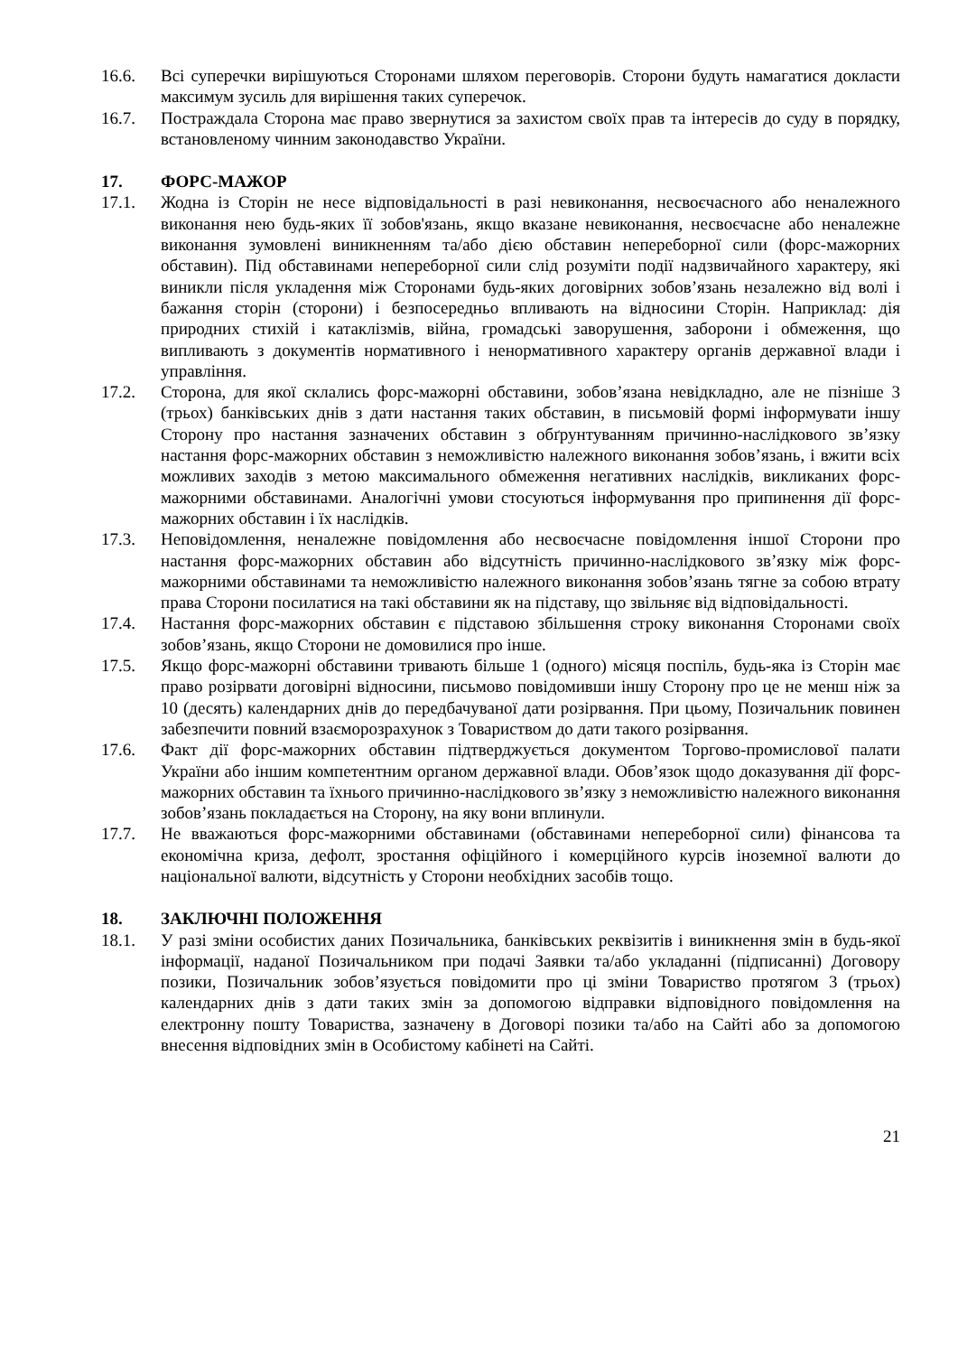16.6. Всі суперечки вирішуються Сторонами шляхом переговорів. Сторони будуть намагатися докласти максимум зусиль для вирішення таких суперечок.
16.7. Постраждала Сторона має право звернутися за захистом своїх прав та інтересів до суду в порядку, встановленому чинним законодавство України.
17. ФОРС-МАЖОР
17.1. Жодна із Сторін не несе відповідальності в разі невиконання, несвоєчасного або неналежного виконання нею будь-яких її зобов'язань, якщо вказане невиконання, несвоєчасне або неналежне виконання зумовлені виникненням та/або дією обставин непереборної сили (форс-мажорних обставин). Під обставинами непереборної сили слід розуміти події надзвичайного характеру, які виникли після укладення між Сторонами будь-яких договірних зобов’язань незалежно від волі і бажання сторін (сторони) і безпосередньо впливають на відносини Сторін. Наприклад: дія природних стихій і катаклізмів, війна, громадські заворушення, заборони і обмеження, що випливають з документів нормативного і ненормативного характеру органів державної влади і управління.
17.2. Сторона, для якої склались форс-мажорні обставини, зобов’язана невідкладно, але не пізніше 3 (трьох) банківських днів з дати настання таких обставин, в письмовій формі інформувати іншу Сторону про настання зазначених обставин з обґрунтуванням причинно-наслідкового зв’язку настання форс-мажорних обставин з неможливістю належного виконання зобов’язань, і вжити всіх можливих заходів з метою максимального обмеження негативних наслідків, викликаних форс-мажорними обставинами. Аналогічні умови стосуються інформування про припинення дії форс-мажорних обставин і їх наслідків.
17.3. Неповідомлення, неналежне повідомлення або несвоєчасне повідомлення іншої Сторони про настання форс-мажорних обставин або відсутність причинно-наслідкового зв’язку між форс-мажорними обставинами та неможливістю належного виконання зобов’язань тягне за собою втрату права Сторони посилатися на такі обставини як на підставу, що звільняє від відповідальності.
17.4. Настання форс-мажорних обставин є підставою збільшення строку виконання Сторонами своїх зобов’язань, якщо Сторони не домовилися про інше.
17.5. Якщо форс-мажорні обставини тривають більше 1 (одного) місяця поспіль, будь-яка із Сторін має право розірвати договірні відносини, письмово повідомивши іншу Сторону про це не менш ніж за 10 (десять) календарних днів до передбачуваної дати розірвання. При цьому, Позичальник повинен забезпечити повний взаєморозрахунок з Товариством до дати такого розірвання.
17.6. Факт дії форс-мажорних обставин підтверджується документом Торгово-промислової палати України або іншим компетентним органом державної влади. Обов’язок щодо доказування дії форс-мажорних обставин та їхнього причинно-наслідкового зв’язку з неможливістю належного виконання зобов’язань покладається на Сторону, на яку вони вплинули.
17.7. Не вважаються форс-мажорними обставинами (обставинами непереборної сили) фінансова та економічна криза, дефолт, зростання офіційного і комерційного курсів іноземної валюти до національної валюти, відсутність у Сторони необхідних засобів тощо.
18. ЗАКЛЮЧНІ ПОЛОЖЕННЯ
18.1. У разі зміни особистих даних Позичальника, банківських реквізитів і виникнення змін в будь-якої інформації, наданої Позичальником при подачі Заявки та/або укладанні (підписанні) Договору позики, Позичальник зобов’язується повідомити про ці зміни Товариство протягом 3 (трьох) календарних днів з дати таких змін за допомогою відправки відповідного повідомлення на електронну пошту Товариства, зазначену в Договорі позики та/або на Сайті або за допомогою внесення відповідних змін в Особистому кабінеті на Сайті.
21